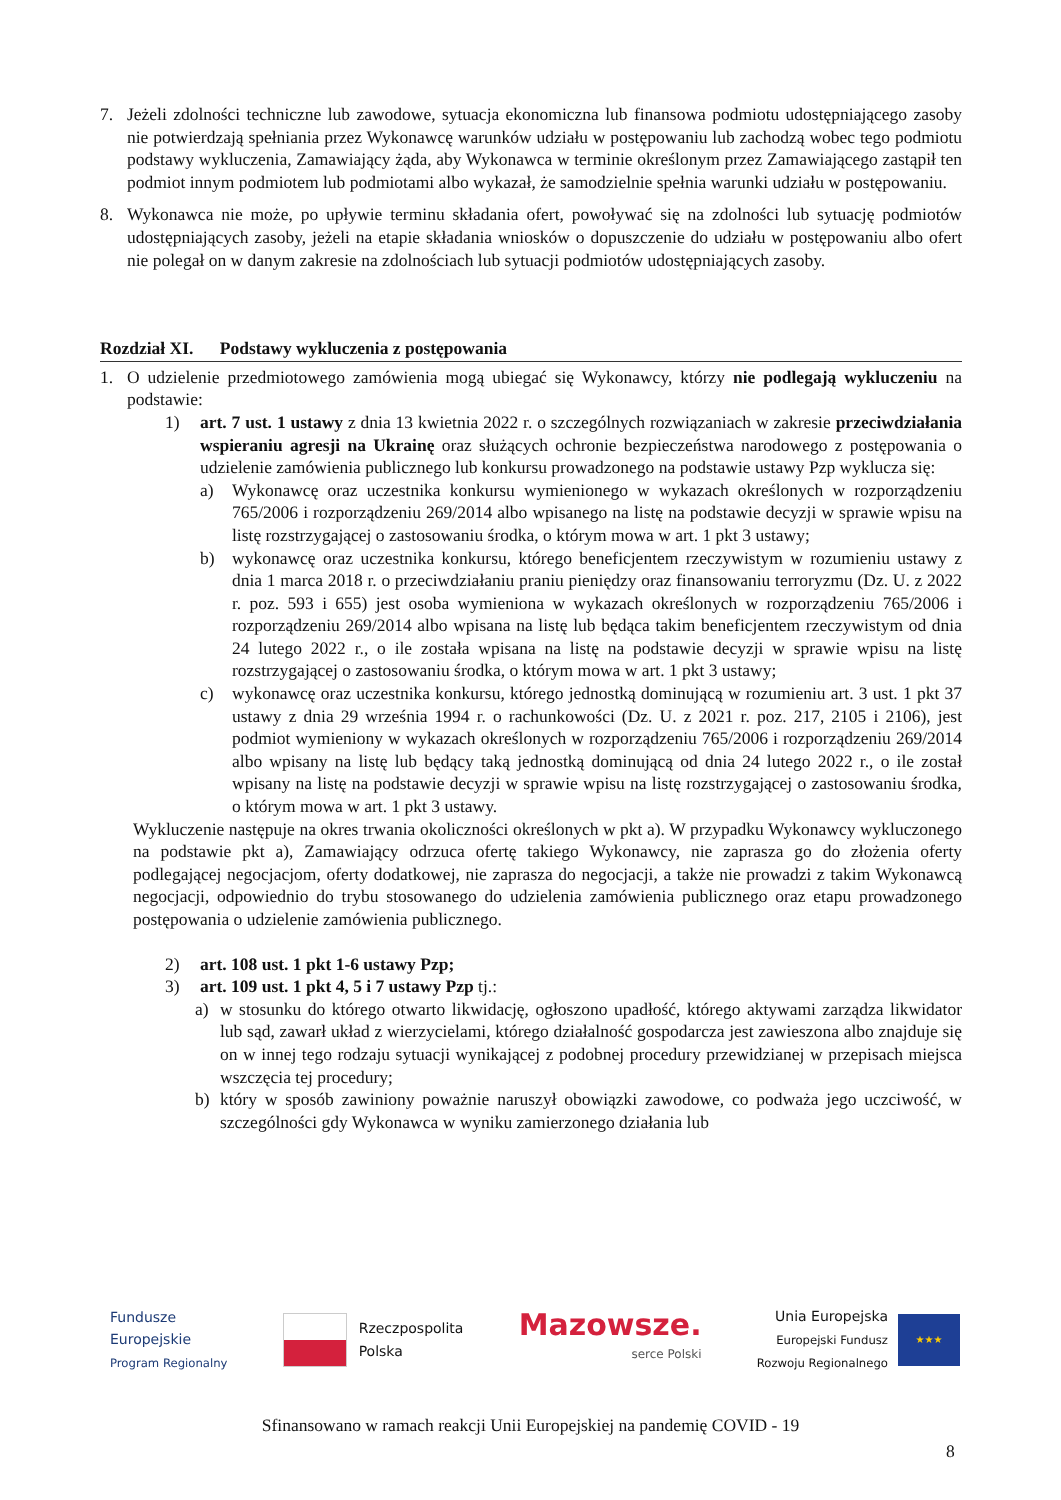7. Jeżeli zdolności techniczne lub zawodowe, sytuacja ekonomiczna lub finansowa podmiotu udostępniającego zasoby nie potwierdzają spełniania przez Wykonawcę warunków udziału w postępowaniu lub zachodzą wobec tego podmiotu podstawy wykluczenia, Zamawiający żąda, aby Wykonawca w terminie określonym przez Zamawiającego zastąpił ten podmiot innym podmiotem lub podmiotami albo wykazał, że samodzielnie spełnia warunki udziału w postępowaniu.
8. Wykonawca nie może, po upływie terminu składania ofert, powoływać się na zdolności lub sytuację podmiotów udostępniających zasoby, jeżeli na etapie składania wniosków o dopuszczenie do udziału w postępowaniu albo ofert nie polegał on w danym zakresie na zdolnościach lub sytuacji podmiotów udostępniających zasoby.
Rozdział XI. Podstawy wykluczenia z postępowania
1. O udzielenie przedmiotowego zamówienia mogą ubiegać się Wykonawcy, którzy nie podlegają wykluczeniu na podstawie:
1) art. 7 ust. 1 ustawy z dnia 13 kwietnia 2022 r. o szczególnych rozwiązaniach w zakresie przeciwdziałania wspieraniu agresji na Ukrainę oraz służących ochronie bezpieczeństwa narodowego z postępowania o udzielenie zamówienia publicznego lub konkursu prowadzonego na podstawie ustawy Pzp wyklucza się:
a) Wykonawcę oraz uczestnika konkursu wymienionego w wykazach określonych w rozporządzeniu 765/2006 i rozporządzeniu 269/2014 albo wpisanego na listę na podstawie decyzji w sprawie wpisu na listę rozstrzygającej o zastosowaniu środka, o którym mowa w art. 1 pkt 3 ustawy;
b) wykonawcę oraz uczestnika konkursu, którego beneficjentem rzeczywistym w rozumieniu ustawy z dnia 1 marca 2018 r. o przeciwdziałaniu praniu pieniędzy oraz finansowaniu terroryzmu (Dz. U. z 2022 r. poz. 593 i 655) jest osoba wymieniona w wykazach określonych w rozporządzeniu 765/2006 i rozporządzeniu 269/2014 albo wpisana na listę lub będąca takim beneficjentem rzeczywistym od dnia 24 lutego 2022 r., o ile została wpisana na listę na podstawie decyzji w sprawie wpisu na listę rozstrzygającej o zastosowaniu środka, o którym mowa w art. 1 pkt 3 ustawy;
c) wykonawcę oraz uczestnika konkursu, którego jednostką dominującą w rozumieniu art. 3 ust. 1 pkt 37 ustawy z dnia 29 września 1994 r. o rachunkowości (Dz. U. z 2021 r. poz. 217, 2105 i 2106), jest podmiot wymieniony w wykazach określonych w rozporządzeniu 765/2006 i rozporządzeniu 269/2014 albo wpisany na listę lub będący taką jednostką dominującą od dnia 24 lutego 2022 r., o ile został wpisany na listę na podstawie decyzji w sprawie wpisu na listę rozstrzygającej o zastosowaniu środka, o którym mowa w art. 1 pkt 3 ustawy.
Wykluczenie następuje na okres trwania okoliczności określonych w pkt a). W przypadku Wykonawcy wykluczonego na podstawie pkt a), Zamawiający odrzuca ofertę takiego Wykonawcy, nie zaprasza go do złożenia oferty podlegającej negocjacjom, oferty dodatkowej, nie zaprasza do negocjacji, a także nie prowadzi z takim Wykonawcą negocjacji, odpowiednio do trybu stosowanego do udzielenia zamówienia publicznego oraz etapu prowadzonego postępowania o udzielenie zamówienia publicznego.
2) art. 108 ust. 1 pkt 1-6 ustawy Pzp;
3) art. 109 ust. 1 pkt 4, 5 i 7 ustawy Pzp tj.:
a) w stosunku do którego otwarto likwidację, ogłoszono upadłość, którego aktywami zarządza likwidator lub sąd, zawarł układ z wierzycielami, którego działalność gospodarcza jest zawieszona albo znajduje się on w innej tego rodzaju sytuacji wynikającej z podobnej procedury przewidzianej w przepisach miejsca wszczęcia tej procedury;
b) który w sposób zawiniony poważnie naruszył obowiązki zawodowe, co podważa jego uczciwość, w szczególności gdy Wykonawca w wyniku zamierzonego działania lub
Fundusze
Europejskie
Program Regionalny
Rzeczpospolita
Polska
Mazowsze.
serce Polski
Unia Europejska
Europejski Fundusz
Rozwoju Regionalnego
★★★
Sfinansowano w ramach reakcji Unii Europejskiej na pandemię COVID - 19
8